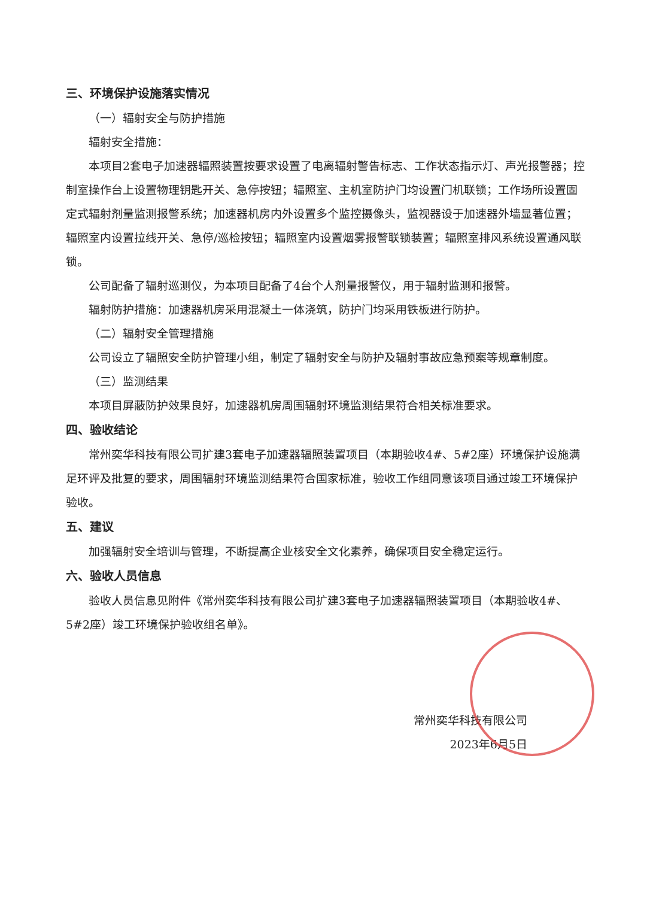三、环境保护设施落实情况
（一）辐射安全与防护措施
辐射安全措施：
本项目2套电子加速器辐照装置按要求设置了电离辐射警告标志、工作状态指示灯、声光报警器；控制室操作台上设置物理钥匙开关、急停按钮；辐照室、主机室防护门均设置门机联锁；工作场所设置固定式辐射剂量监测报警系统；加速器机房内外设置多个监控摄像头，监视器设于加速器外墙显著位置；辐照室内设置拉线开关、急停/巡检按钮；辐照室内设置烟雾报警联锁装置；辐照室排风系统设置通风联锁。
公司配备了辐射巡测仪，为本项目配备了4台个人剂量报警仪，用于辐射监测和报警。
辐射防护措施：加速器机房采用混凝土一体浇筑，防护门均采用铁板进行防护。
（二）辐射安全管理措施
公司设立了辐照安全防护管理小组，制定了辐射安全与防护及辐射事故应急预案等规章制度。
（三）监测结果
本项目屏蔽防护效果良好，加速器机房周围辐射环境监测结果符合相关标准要求。
四、验收结论
常州奕华科技有限公司扩建3套电子加速器辐照装置项目（本期验收4#、5#2座）环境保护设施满足环评及批复的要求，周围辐射环境监测结果符合国家标准，验收工作组同意该项目通过竣工环境保护验收。
五、建议
加强辐射安全培训与管理，不断提高企业核安全文化素养，确保项目安全稳定运行。
六、验收人员信息
验收人员信息见附件《常州奕华科技有限公司扩建3套电子加速器辐照装置项目（本期验收4#、5#2座）竣工环境保护验收组名单》。
常州奕华科技有限公司
2023年6月5日